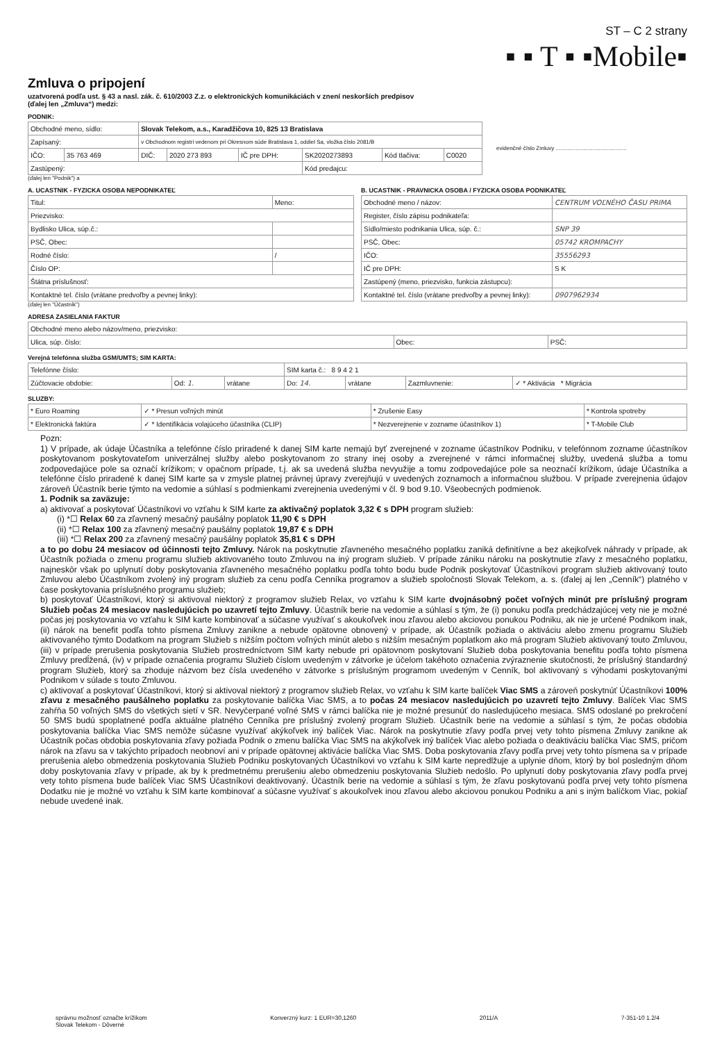ST – C 2 strany
▪ ▪ T ▪ ▪Mobile▪
Zmluva o pripojení
uzatvorená podľa ust. § 43 a nasl. zák. č. 610/2003 Z.z. o elektronických komunikáciách v znení neskorších predpisov
(ďalej len „Zmluva“) medzi:
PODNIK:
| Obchodné meno, sídlo: | | Slovak Telekom, a.s., Karadžičova 10, 825 13 Bratislava | | | | | |
| Zapísaný: | | v Obchodnom registri vedenom pri Okresnom súde Bratislava 1, oddiel Sa, vložka číslo 2081/B | | | | | |
| IČO: | 35 763 469 | DIČ: | 2020 273 893 | IČ pre DPH: | SK2020273893 | Kód tlačiva: | C0020 |
| Zastúpený: | | | | | Kód predajcu: | | |
evidenčné číslo Zmluvy ..............................................
(ďalej len "Podnik") a
A. UCASTNIK - FYZICKA OSOBA NEPODNIKATEĽ
| Titul: | Meno: |
| Priezvisko: | |
| Bydlisko Ulica, súp.č.: | |
| PSČ, Obec: | |
| Rodné číslo: | / |
| Číslo OP: | |
| Štátna príslušnosť: | |
| Kontaktné tel. číslo (vrátane predvoľby a pevnej linky): | |
(ďalej len "Účastník")
B. UCASTNIK - PRAVNICKA OSOBA / FYZICKA OSOBA PODNIKATEĽ
| Obchodné meno / názov: | CENTRUM VOĽNÉHO ČASU PRIMA |
| Register, číslo zápisu podnikateľa: | |
| Sídlo/miesto podnikania Ulica, súp. č.: | SNP 39 |
| PSČ, Obec: | 05742 KROMPACHY |
| IČO: | 35556293 |
| IČ pre DPH: | S K |
| Zastúpený (meno, priezvisko, funkcia zástupcu): | |
| Kontaktné tel. číslo (vrátane predvoľby a pevnej linky): | 0907962934 |
ADRESA ZASIELANIA FAKTUR
| Obchodné meno alebo názov/meno, priezvisko: | | |
| Ulica, súp. číslo: | Obec: | PSČ: |
Verejná telefónna služba GSM/UMTS; SIM KARTA:
| Telefónne číslo: | | | SIM karta č.: 8 9 4 2 1 | | | |
| Zúčtovacie obdobie: | Od: 1. | vrátane | Do: 14. | vrátane | Zazmluvnenie: | ✓ * Aktivácia * Migrácia |
SLUZBY:
| * Euro Roaming | ✓ * Presun voľných minút | * Zrušenie Easy | * Kontrola spotreby |
| * Elektronická faktúra | ✓ * Identifikácia volajúceho účastníka (CLIP) | * Nezverejnenie v zozname účastníkov 1) | * T-Mobile Club |
Pozn:
1) V prípade, ak údaje Účastníka a telefónne číslo priradené k danej SIM karte nemajú byť zverejnené v zozname účastníkov Podniku, v telefónnom zozname účastníkov poskytovanom poskytovateľom univerzálnej služby alebo poskytovanom zo strany inej osoby a zverejnené v rámci informačnej služby, uvedená služba a tomu zodpovedajúce pole sa označí krížikom; v opačnom prípade, t.j. ak sa uvedená služba nevyužije a tomu zodpovedajúce pole sa neoznačí krížikom, údaje Účastníka a telefónne číslo priradené k danej SIM karte sa v zmysle platnej právnej úpravy zverejňujú v uvedených zoznamoch a informačnou službou. V prípade zverejnenia údajov zároveň Účastník berie týmto na vedomie a súhlasí s podmienkami zverejnenia uvedenými v čl. 9 bod 9.10. Všeobecných podmienok.
1. Podnik sa zaväzuje:
a) aktivovať a poskytovať Účastníkovi vo vzťahu k SIM karte za aktivačný poplatok 3,32 € s DPH program služieb:
(i) *☐ Relax 60 za zľavnený mesačný paušálny poplatok 11,90 € s DPH
(ii) *☐ Relax 100 za zľavnený mesačný paušálny poplatok 19,87 € s DPH
(iii) *☐ Relax 200 za zľavnený mesačný paušálny poplatok 35,81 € s DPH
a to po dobu 24 mesiacov od účinnosti tejto Zmluvy. Nárok na poskytnutie zľavneného mesačného poplatku zaniká definitívne a bez akejkoľvek náhrady v prípade, ak Účastník požiada o zmenu programu služieb aktivovaného touto Zmluvou na iný program služieb. V prípade zániku nároku na poskytnutie zľavy z mesačného poplatku, najneskôr však po uplynutí doby poskytovania zľavneného mesačného poplatku podľa tohto bodu bude Podnik poskytovať Účastníkovi program služieb aktivovaný touto Zmluvou alebo Účastníkom zvolený iný program služieb za cenu podľa Cenníka programov a služieb spoločnosti Slovak Telekom, a. s. (ďalej aj len „Cenník“) platného v čase poskytovania príslušného programu služieb;
b) poskytovať Účastníkovi, ktorý si aktivoval niektorý z programov služieb Relax, vo vzťahu k SIM karte dvojnásobný počet voľných minút pre príslušný program Služieb počas 24 mesiacov nasledujúcich po uzavretí tejto Zmluvy. Účastník berie na vedomie a súhlasí s tým, že (i) ponuku podľa predchádzajúcej vety nie je možné počas jej poskytovania vo vzťahu k SIM karte kombinovať a súčasne využívať s akoukoľvek inou zľavou alebo akciovou ponukou Podniku, ak nie je určené Podnikom inak, (ii) nárok na benefit podľa tohto písmena Zmluvy zanikne a nebude opätovne obnovený v prípade, ak Účastník požiada o aktiváciu alebo zmenu programu Služieb aktivovaného týmto Dodatkom na program Služieb s nižším počtom voľných minút alebo s nižším mesačným poplatkom ako má program Služieb aktivovaný touto Zmluvou, (iii) v prípade prerušenia poskytovania Služieb prostredníctvom SIM karty nebude pri opätovnom poskytovaní Služieb doba poskytovania benefitu podľa tohto písmena Zmluvy predĺžená, (iv) v prípade označenia programu Služieb číslom uvedeným v zátvorke je účelom takéhoto označenia zvýraznenie skutočnosti, že príslušný štandardný program Služieb, ktorý sa zhoduje názvom bez čísla uvedeného v zátvorke s príslušným programom uvedeným v Cenník, bol aktivovaný s výhodami poskytovanými Podnikom v súlade s touto Zmluvou.
c) aktivovať a poskytovať Účastníkovi, ktorý si aktivoval niektorý z programov služieb Relax, vo vzťahu k SIM karte balíček Viac SMS a zároveň poskytnúť Účastníkovi 100% zľavu z mesačného paušálneho poplatku za poskytovanie balíčka Viac SMS, a to počas 24 mesiacov nasledujúcich po uzavretí tejto Zmluvy. Balíček Viac SMS zahŕňa 50 voľných SMS do všetkých sietí v SR. Nevyčerpané voľné SMS v rámci balíčka nie je možné presunúť do nasledujúceho mesiaca. SMS odoslané po prekročení 50 SMS budú spoplatnené podľa aktuálne platného Cenníka pre príslušný zvolený program Služieb. Účastník berie na vedomie a súhlasí s tým, že počas obdobia poskytovania balíčka Viac SMS nemôže súčasne využívať akýkoľvek iný balíček Viac. Nárok na poskytnutie zľavy podľa prvej vety tohto písmena Zmluvy zanikne ak Účastník počas obdobia poskytovania zľavy požiada Podnik o zmenu balíčka Viac SMS na akýkoľvek iný balíček Viac alebo požiada o deaktiváciu balíčka Viac SMS, pričom nárok na zľavu sa v takýchto prípadoch neobnoví ani v prípade opätovnej aktivácie balíčka Viac SMS. Doba poskytovania zľavy podľa prvej vety tohto písmena sa v prípade prerušenia alebo obmedzenia poskytovania Služieb Podniku poskytovaných Účastníkovi vo vzťahu k SIM karte nepredlžuje a uplynie dňom, ktorý by bol posledným dňom doby poskytovania zľavy v prípade, ak by k predmetnému prerušeniu alebo obmedzeniu poskytovania Služieb nedošlo. Po uplynutí doby poskytovania zľavy podľa prvej vety tohto písmena bude balíček Viac SMS Účastníkovi deaktivovaný. Účastník berie na vedomie a súhlasí s tým, že zľavu poskytovanú podľa prvej vety tohto písmena Dodatku nie je možné vo vzťahu k SIM karte kombinovať a súčasne využívať s akoukoľvek inou zľavou alebo akciovou ponukou Podniku a ani s iným balíčkom Viac, pokiaľ nebude uvedené inak.
správnu možnosť označte krížikom
Slovak Telekom - Dôverné
Konverzný kurz: 1 EUR=30,1260 2011/A 7-351-10 1.2/4